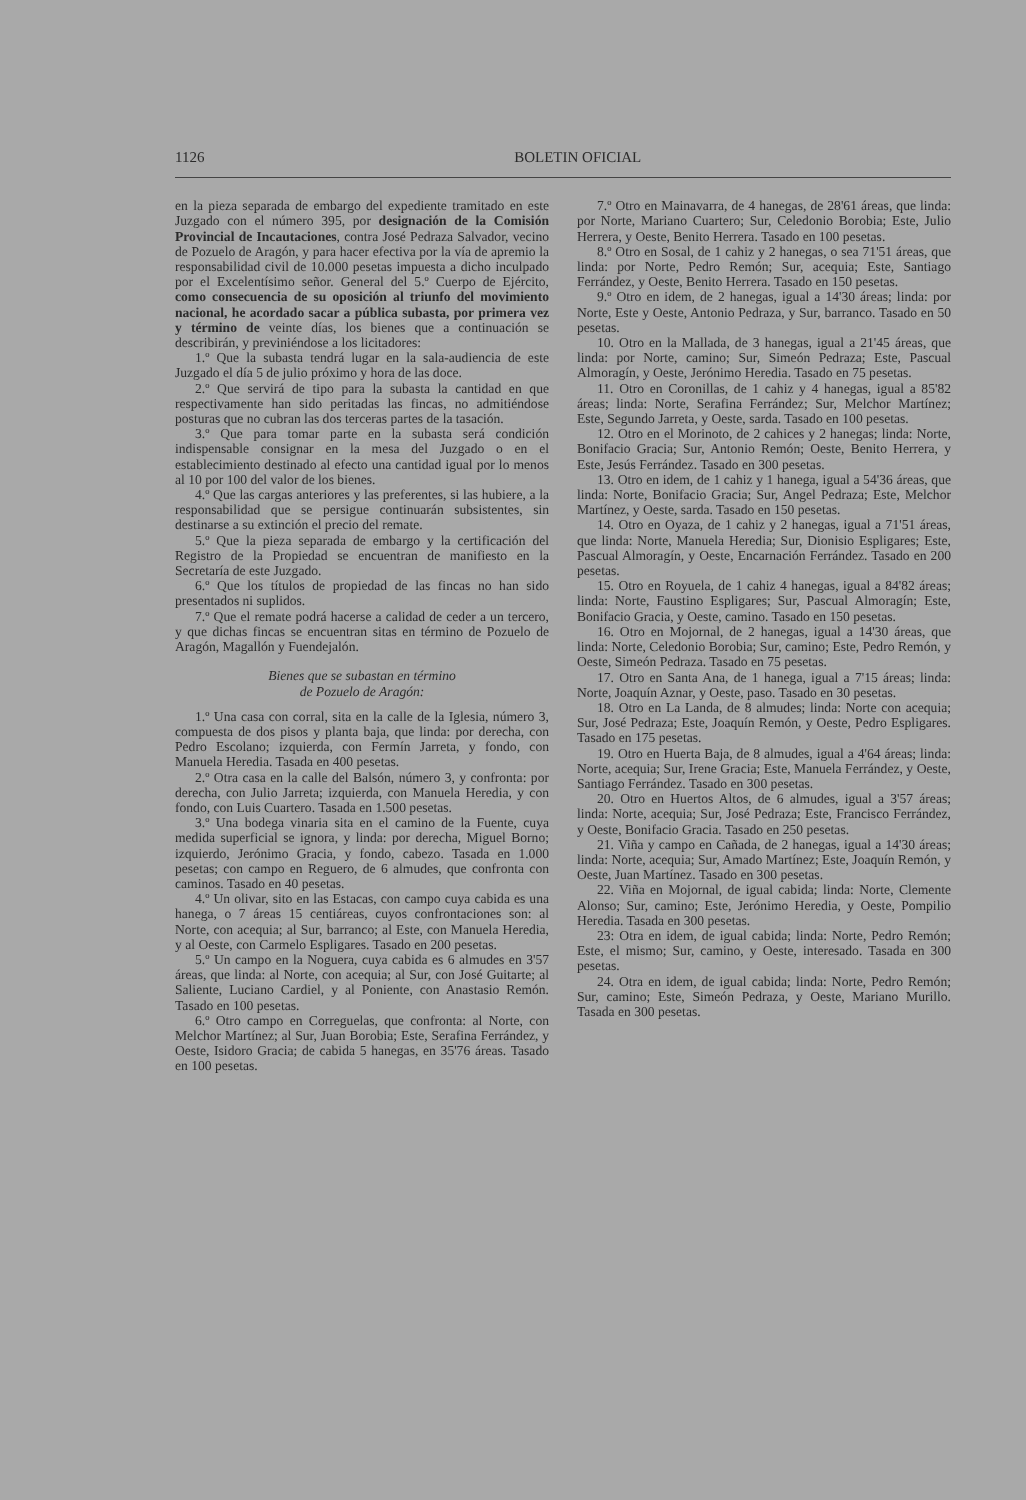1126 BOLETIN OFICIAL
en la pieza separada de embargo del expediente tramitado en este Juzgado con el número 395, por designación de la Comisión Provincial de Incautaciones, contra José Pedraza Salvador, vecino de Pozuelo de Aragón, y para hacer efectiva por la vía de apremio la responsabilidad civil de 10.000 pesetas impuesta a dicho inculpado por el Excelentísimo señor. General del 5.º Cuerpo de Ejército, como consecuencia de su oposición al triunfo del movimiento nacional, he acordado sacar a pública subasta, por primera vez y término de veinte días, los bienes que a continuación se describirán, y previniéndose a los licitadores:
1.º Que la subasta tendrá lugar en la sala-audiencia de este Juzgado el día 5 de julio próximo y hora de las doce.
2.º Que servirá de tipo para la subasta la cantidad en que respectivamente han sido peritadas las fincas, no admitiéndose posturas que no cubran las dos terceras partes de la tasación.
3.º Que para tomar parte en la subasta será condición indispensable consignar en la mesa del Juzgado o en el establecimiento destinado al efecto una cantidad igual por lo menos al 10 por 100 del valor de los bienes.
4.º Que las cargas anteriores y las preferentes, si las hubiere, a la responsabilidad que se persigue continuarán subsistentes, sin destinarse a su extinción el precio del remate.
5.º Que la pieza separada de embargo y la certificación del Registro de la Propiedad se encuentran de manifiesto en la Secretaría de este Juzgado.
6.º Que los títulos de propiedad de las fincas no han sido presentados ni suplidos.
7.º Que el remate podrá hacerse a calidad de ceder a un tercero, y que dichas fincas se encuentran sitas en término de Pozuelo de Aragón, Magallón y Fuendejalón.
Bienes que se subastan en término
de Pozuelo de Aragón:
1.º Una casa con corral, sita en la calle de la Iglesia, número 3, compuesta de dos pisos y planta baja, que linda: por derecha, con Pedro Escolano; izquierda, con Fermín Jarreta, y fondo, con Manuela Heredia. Tasada en 400 pesetas.
2.º Otra casa en la calle del Balsón, número 3, y confronta: por derecha, con Julio Jarreta; izquierda, con Manuela Heredia, y con fondo, con Luis Cuartero. Tasada en 1.500 pesetas.
3.º Una bodega vinaria sita en el camino de la Fuente, cuya medida superficial se ignora, y linda: por derecha, Miguel Borno; izquierdo, Jerónimo Gracia, y fondo, cabezo. Tasada en 1.000 pesetas; con campo en Reguero, de 6 almudes, que confronta con caminos. Tasado en 40 pesetas.
4.º Un olivar, sito en las Estacas, con campo cuya cabida es una hanega, o 7 áreas 15 centiáreas, cuyos confrontaciones son: al Norte, con acequia; al Sur, barranco; al Este, con Manuela Heredia, y al Oeste, con Carmelo Espligares. Tasado en 200 pesetas.
5.º Un campo en la Noguera, cuya cabida es 6 almudes en 3'57 áreas, que linda: al Norte, con acequia; al Sur, con José Guitarte; al Saliente, Luciano Cardiel, y al Poniente, con Anastasio Remón. Tasado en 100 pesetas.
6.º Otro campo en Correguelas, que confronta: al Norte, con Melchor Martínez; al Sur, Juan Borobia; Este, Serafina Ferrández, y Oeste, Isidoro Gracia; de cabida 5 hanegas, en 35'76 áreas. Tasado en 100 pesetas.
7.º Otro en Mainavarra, de 4 hanegas, de 28'61 áreas, que linda: por Norte, Mariano Cuartero; Sur, Celedonio Borobia; Este, Julio Herrera, y Oeste, Benito Herrera. Tasado en 100 pesetas.
8.º Otro en Sosal, de 1 cahiz y 2 hanegas, o sea 71'51 áreas, que linda: por Norte, Pedro Remón; Sur, acequia; Este, Santiago Ferrández, y Oeste, Benito Herrera. Tasado en 150 pesetas.
9.º Otro en idem, de 2 hanegas, igual a 14'30 áreas; linda: por Norte, Este y Oeste, Antonio Pedraza, y Sur, barranco. Tasado en 50 pesetas.
10. Otro en la Mallada, de 3 hanegas, igual a 21'45 áreas, que linda: por Norte, camino; Sur, Simeón Pedraza; Este, Pascual Almoragín, y Oeste, Jerónimo Heredia. Tasado en 75 pesetas.
11. Otro en Coronillas, de 1 cahiz y 4 hanegas, igual a 85'82 áreas; linda: Norte, Serafina Ferrández; Sur, Melchor Martínez; Este, Segundo Jarreta, y Oeste, sarda. Tasado en 100 pesetas.
12. Otro en el Morinoto, de 2 cahices y 2 hanegas; linda: Norte, Bonifacio Gracia; Sur, Antonio Remón; Oeste, Benito Herrera, y Este, Jesús Ferrández. Tasado en 300 pesetas.
13. Otro en idem, de 1 cahiz y 1 hanega, igual a 54'36 áreas, que linda: Norte, Bonifacio Gracia; Sur, Angel Pedraza; Este, Melchor Martínez, y Oeste, sarda. Tasado en 150 pesetas.
14. Otro en Oyaza, de 1 cahiz y 2 hanegas, igual a 71'51 áreas, que linda: Norte, Manuela Heredia; Sur, Dionisio Espligares; Este, Pascual Almoragín, y Oeste, Encarnación Ferrández. Tasado en 200 pesetas.
15. Otro en Royuela, de 1 cahiz 4 hanegas, igual a 84'82 áreas; linda: Norte, Faustino Espligares; Sur, Pascual Almoragín; Este, Bonifacio Gracia, y Oeste, camino. Tasado en 150 pesetas.
16. Otro en Mojornal, de 2 hanegas, igual a 14'30 áreas, que linda: Norte, Celedonio Borobia; Sur, camino; Este, Pedro Remón, y Oeste, Simeón Pedraza. Tasado en 75 pesetas.
17. Otro en Santa Ana, de 1 hanega, igual a 7'15 áreas; linda: Norte, Joaquín Aznar, y Oeste, paso. Tasado en 30 pesetas.
18. Otro en La Landa, de 8 almudes; linda: Norte con acequia; Sur, José Pedraza; Este, Joaquín Remón, y Oeste, Pedro Espligares. Tasado en 175 pesetas.
19. Otro en Huerta Baja, de 8 almudes, igual a 4'64 áreas; linda: Norte, acequia; Sur, Irene Gracia; Este, Manuela Ferrández, y Oeste, Santiago Ferrández. Tasado en 300 pesetas.
20. Otro en Huertos Altos, de 6 almudes, igual a 3'57 áreas; linda: Norte, acequia; Sur, José Pedraza; Este, Francisco Ferrández, y Oeste, Bonifacio Gracia. Tasado en 250 pesetas.
21. Viña y campo en Cañada, de 2 hanegas, igual a 14'30 áreas; linda: Norte, acequia; Sur, Amado Martínez; Este, Joaquín Remón, y Oeste, Juan Martínez. Tasado en 300 pesetas.
22. Viña en Mojornal, de igual cabida; linda: Norte, Clemente Alonso; Sur, camino; Este, Jerónimo Heredia, y Oeste, Pompilio Heredia. Tasada en 300 pesetas.
23: Otra en idem, de igual cabida; linda: Norte, Pedro Remón; Este, el mismo; Sur, camino, y Oeste, interesado. Tasada en 300 pesetas.
24. Otra en idem, de igual cabida; linda: Norte, Pedro Remón; Sur, camino; Este, Simeón Pedraza, y Oeste, Mariano Murillo. Tasada en 300 pesetas.